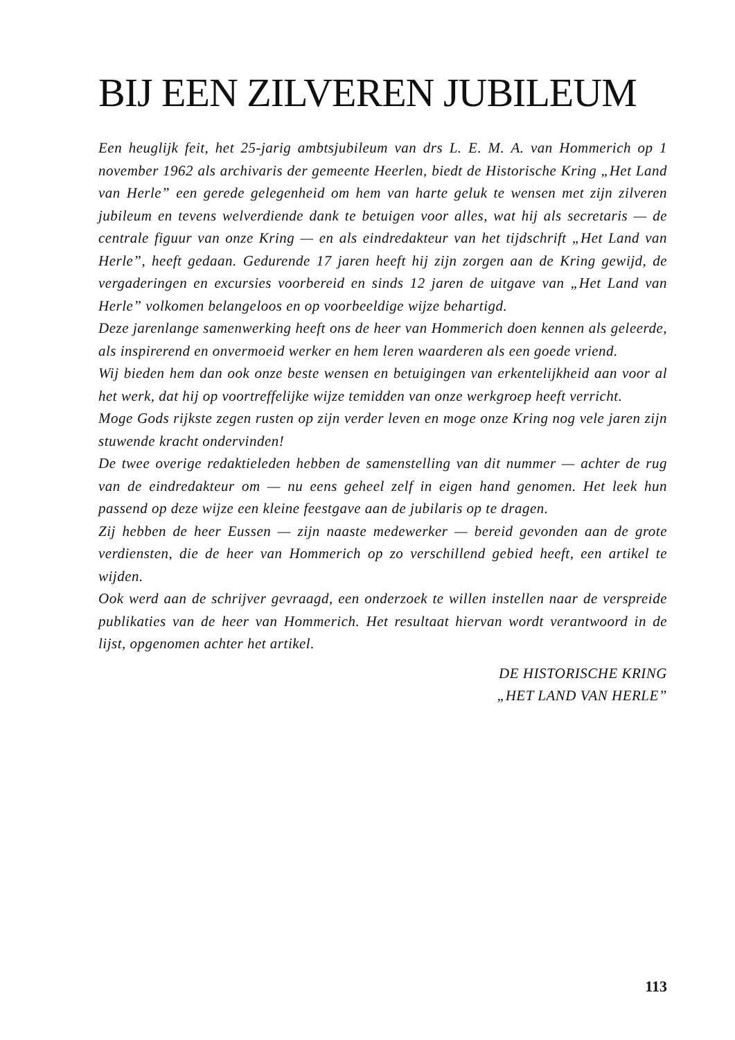BIJ EEN ZILVEREN JUBILEUM
Een heuglijk feit, het 25-jarig ambtsjubileum van drs L. E. M. A. van Hommerich op 1 november 1962 als archivaris der gemeente Heerlen, biedt de Historische Kring „Het Land van Herle” een gerede gelegenheid om hem van harte geluk te wensen met zijn zilveren jubileum en tevens welverdiende dank te betuigen voor alles, wat hij als secretaris — de centrale figuur van onze Kring — en als eindredakteur van het tijdschrift „Het Land van Herle”, heeft gedaan. Gedurende 17 jaren heeft hij zijn zorgen aan de Kring gewijd, de vergaderingen en excursies voorbereid en sinds 12 jaren de uitgave van „Het Land van Herle” volkomen belangeloos en op voorbeeldige wijze behartigd.
Deze jarenlange samenwerking heeft ons de heer van Hommerich doen kennen als geleerde, als inspirerend en onvermoeid werker en hem leren waarderen als een goede vriend.
Wij bieden hem dan ook onze beste wensen en betuigingen van erkentelijkheid aan voor al het werk, dat hij op voortreffelijke wijze temidden van onze werkgroep heeft verricht.
Moge Gods rijkste zegen rusten op zijn verder leven en moge onze Kring nog vele jaren zijn stuwende kracht ondervinden!
De twee overige redaktieleden hebben de samenstelling van dit nummer — achter de rug van de eindredakteur om — nu eens geheel zelf in eigen hand genomen. Het leek hun passend op deze wijze een kleine feestgave aan de jubilaris op te dragen.
Zij hebben de heer Eussen — zijn naaste medewerker — bereid gevonden aan de grote verdiensten, die de heer van Hommerich op zo verschillend gebied heeft, een artikel te wijden.
Ook werd aan de schrijver gevraagd, een onderzoek te willen instellen naar de verspreide publikaties van de heer van Hommerich. Het resultaat hiervan wordt verantwoord in de lijst, opgenomen achter het artikel.
DE HISTORISCHE KRING
„HET LAND VAN HERLE”
113